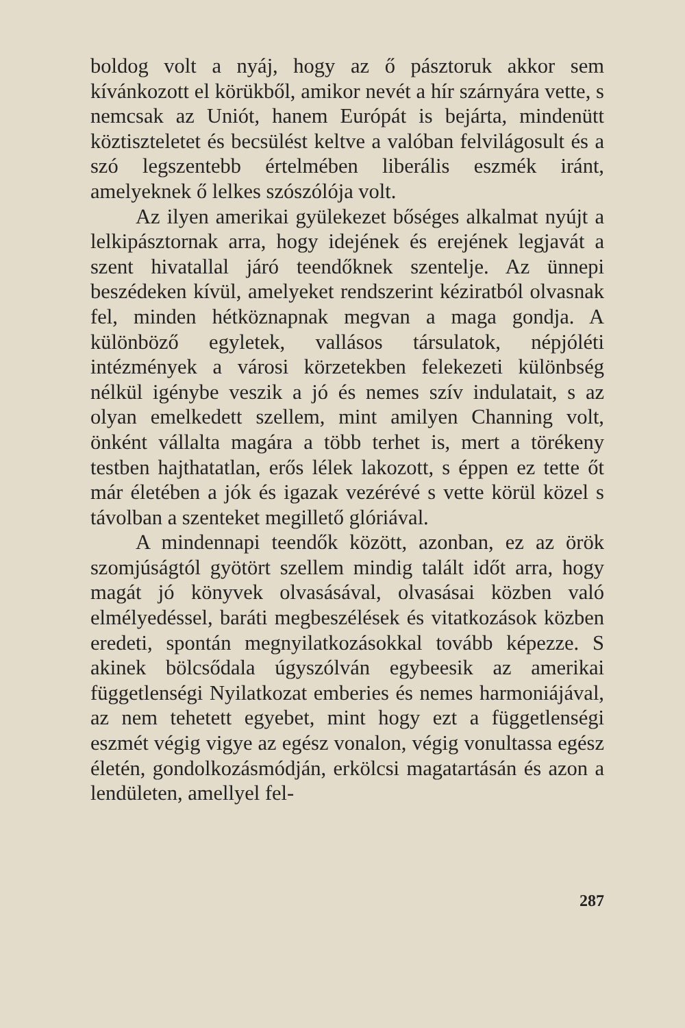boldog volt a nyáj, hogy az ő pásztoruk akkor sem kívánkozott el körükből, amikor nevét a hír szárnyára vette, s nemcsak az Uniót, hanem Európát is bejárta, mindenütt köztiszteletet és becsülést keltve a valóban felvilágosult és a szó legszentebb értelmében liberális eszmék iránt, amelyeknek ő lelkes szószólója volt.
Az ilyen amerikai gyülekezet bőséges alkalmat nyújt a lelkipásztornak arra, hogy idejének és erejének legjavát a szent hivatallal járó teendőknek szentelje. Az ünnepi beszédeken kívül, amelyeket rendszerint kéziratból olvasnak fel, minden hétköznapnak megvan a maga gondja. A különböző egyletek, vallásos társulatok, népjóléti intézmények a városi körzetekben felekezeti különbség nélkül igénybe veszik a jó és nemes szív indulatait, s az olyan emelkedett szellem, mint amilyen Channing volt, önként vállalta magára a több terhet is, mert a törékeny testben hajthatatlan, erős lélek lakozott, s éppen ez tette őt már életében a jók és igazak vezérévé s vette körül közel s távolban a szenteket megillető glóriával.
A mindennapi teendők között, azonban, ez az örök szomjúságtól gyötört szellem mindig talált időt arra, hogy magát jó könyvek olvasásával, olvasásai közben való elmélyedéssel, baráti megbeszélések és vitatkozások közben eredeti, spontán megnyilatkozásokkal tovább képezze. S akinek bölcsődala úgyszólván egybeesik az amerikai függetlenségi Nyilatkozat emberies és nemes harmoniájával, az nem tehetett egyebet, mint hogy ezt a függetlenségi eszmét végig vigye az egész vonalon, végig vonultassa egész életén, gondolkozásmódján, erkölcsi magatartásán és azon a lendületen, amellyel fel-
287